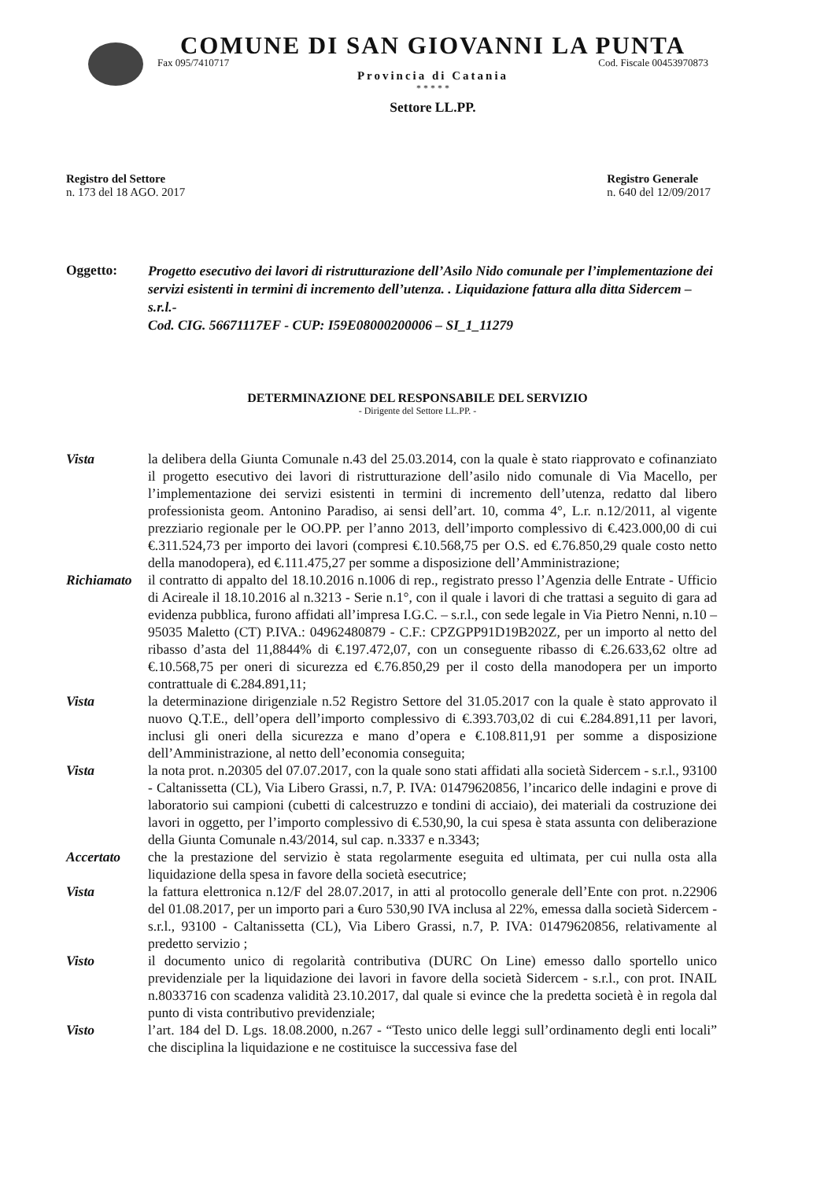COMUNE DI SAN GIOVANNI LA PUNTA
Fax 095/7410717 Cod. Fiscale 00453970873
Provincia di Catania
* * * * *
Settore LL.PP.
Registro del Settore
n. 173 del 18 AGO. 2017
Registro Generale
n. 640 del 12/09/2017
Oggetto:
Progetto esecutivo dei lavori di ristrutturazione dell’Asilo Nido comunale per l’implementazione dei servizi esistenti in termini di incremento dell’utenza. . Liquidazione fattura alla ditta Sidercem – s.r.l.-
Cod. CIG. 56671117EF - CUP: I59E08000200006 – SI_1_11279
DETERMINAZIONE DEL RESPONSABILE DEL SERVIZIO
- Dirigente del Settore LL.PP. -
Vista la delibera della Giunta Comunale n.43 del 25.03.2014, con la quale è stato riapprovato e cofinanziato il progetto esecutivo dei lavori di ristrutturazione dell’asilo nido comunale di Via Macello, per l’implementazione dei servizi esistenti in termini di incremento dell’utenza, redatto dal libero professionista geom. Antonino Paradiso, ai sensi dell’art. 10, comma 4°, L.r. n.12/2011, al vigente prezziario regionale per le OO.PP. per l’anno 2013, dell’importo complessivo di €.423.000,00 di cui €.311.524,73 per importo dei lavori (compresi €.10.568,75 per O.S. ed €.76.850,29 quale costo netto della manodopera), ed €.111.475,27 per somme a disposizione dell’Amministrazione;
Richiamato
il contratto di appalto del 18.10.2016 n.1006 di rep., registrato presso l’Agenzia delle Entrate - Ufficio di Acireale il 18.10.2016 al n.3213 - Serie n.1°, con il quale i lavori di che trattasi a seguito di gara ad evidenza pubblica, furono affidati all’impresa I.G.C. – s.r.l., con sede legale in Via Pietro Nenni, n.10 – 95035 Maletto (CT) P.IVA.: 04962480879 - C.F.: CPZGPP91D19B202Z, per un importo al netto del ribasso d’asta del 11,8844% di €.197.472,07, con un conseguente ribasso di €.26.633,62 oltre ad €.10.568,75 per oneri di sicurezza ed €.76.850,29 per il costo della manodopera per un importo contrattuale di €.284.891,11;
Vista la determinazione dirigenziale n.52 Registro Settore del 31.05.2017 con la quale è stato approvato il nuovo Q.T.E., dell’opera dell’importo complessivo di €.393.703,02 di cui €.284.891,11 per lavori, inclusi gli oneri della sicurezza e mano d’opera e €.108.811,91 per somme a disposizione dell’Amministrazione, al netto dell’economia conseguita;
Vista la nota prot. n.20305 del 07.07.2017, con la quale sono stati affidati alla società Sidercem - s.r.l., 93100 - Caltanissetta (CL), Via Libero Grassi, n.7, P. IVA: 01479620856, l’incarico delle indagini e prove di laboratorio sui campioni (cubetti di calcestruzzo e tondini di acciaio), dei materiali da costruzione dei lavori in oggetto, per l’importo complessivo di €.530,90, la cui spesa è stata assunta con deliberazione della Giunta Comunale n.43/2014, sul cap. n.3337 e n.3343;
Accertato che la prestazione del servizio è stata regolarmente eseguita ed ultimata, per cui nulla osta alla liquidazione della spesa in favore della società esecutrice;
Vista la fattura elettronica n.12/F del 28.07.2017, in atti al protocollo generale dell’Ente con prot. n.22906 del 01.08.2017, per un importo pari a €uro 530,90 IVA inclusa al 22%, emessa dalla società Sidercem - s.r.l., 93100 - Caltanissetta (CL), Via Libero Grassi, n.7, P. IVA: 01479620856, relativamente al predetto servizio ;
Visto il documento unico di regolarità contributiva (DURC On Line) emesso dallo sportello unico previdenziale per la liquidazione dei lavori in favore della società Sidercem - s.r.l., con prot. INAIL n.8033716 con scadenza validità 23.10.2017, dal quale si evince che la predetta società è in regola dal punto di vista contributivo previdenziale;
Visto l’art. 184 del D. Lgs. 18.08.2000, n.267 - “Testo unico delle leggi sull’ordinamento degli enti locali” che disciplina la liquidazione e ne costituisce la successiva fase del